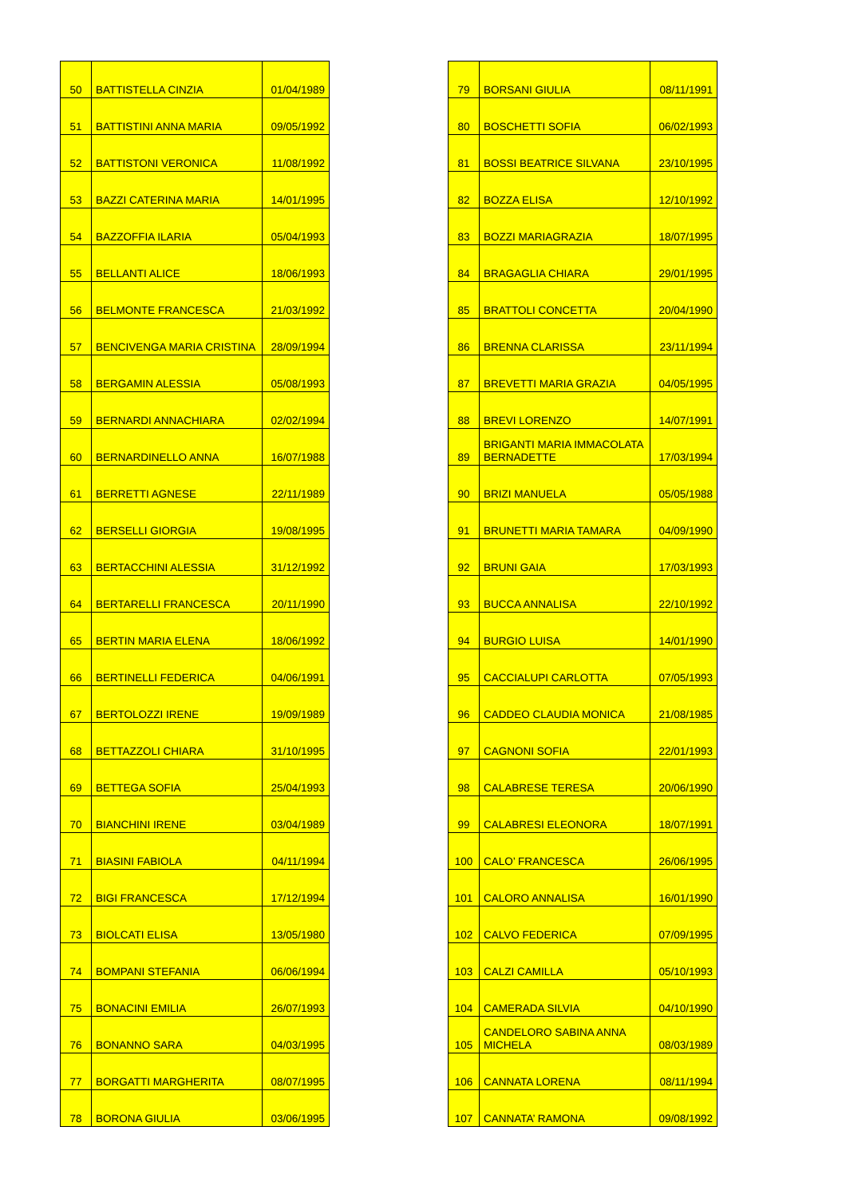| 50 | BATTISTELLA CINZIA | 01/04/1989 |
| 51 | BATTISTINI ANNA MARIA | 09/05/1992 |
| 52 | BATTISTONI VERONICA | 11/08/1992 |
| 53 | BAZZI CATERINA MARIA | 14/01/1995 |
| 54 | BAZZOFFIA ILARIA | 05/04/1993 |
| 55 | BELLANTI ALICE | 18/06/1993 |
| 56 | BELMONTE FRANCESCA | 21/03/1992 |
| 57 | BENCIVENGA MARIA CRISTINA | 28/09/1994 |
| 58 | BERGAMIN ALESSIA | 05/08/1993 |
| 59 | BERNARDI ANNACHIARA | 02/02/1994 |
| 60 | BERNARDINELLO ANNA | 16/07/1988 |
| 61 | BERRETTI AGNESE | 22/11/1989 |
| 62 | BERSELLI GIORGIA | 19/08/1995 |
| 63 | BERTACCHINI ALESSIA | 31/12/1992 |
| 64 | BERTARELLI FRANCESCA | 20/11/1990 |
| 65 | BERTIN MARIA ELENA | 18/06/1992 |
| 66 | BERTINELLI FEDERICA | 04/06/1991 |
| 67 | BERTOLOZZI IRENE | 19/09/1989 |
| 68 | BETTAZZOLI CHIARA | 31/10/1995 |
| 69 | BETTEGA SOFIA | 25/04/1993 |
| 70 | BIANCHINI IRENE | 03/04/1989 |
| 71 | BIASINI FABIOLA | 04/11/1994 |
| 72 | BIGI FRANCESCA | 17/12/1994 |
| 73 | BIOLCATI ELISA | 13/05/1980 |
| 74 | BOMPANI STEFANIA | 06/06/1994 |
| 75 | BONACINI EMILIA | 26/07/1993 |
| 76 | BONANNO SARA | 04/03/1995 |
| 77 | BORGATTI MARGHERITA | 08/07/1995 |
| 78 | BORONA GIULIA | 03/06/1995 |
| 79 | BORSANI GIULIA | 08/11/1991 |
| 80 | BOSCHETTI SOFIA | 06/02/1993 |
| 81 | BOSSI BEATRICE SILVANA | 23/10/1995 |
| 82 | BOZZA ELISA | 12/10/1992 |
| 83 | BOZZI MARIAGRAZIA | 18/07/1995 |
| 84 | BRAGAGLIA CHIARA | 29/01/1995 |
| 85 | BRATTOLI CONCETTA | 20/04/1990 |
| 86 | BRENNA CLARISSA | 23/11/1994 |
| 87 | BREVETTI MARIA GRAZIA | 04/05/1995 |
| 88 | BREVI LORENZO | 14/07/1991 |
| 89 | BRIGANTI MARIA IMMACOLATA BERNADETTE | 17/03/1994 |
| 90 | BRIZI MANUELA | 05/05/1988 |
| 91 | BRUNETTI MARIA TAMARA | 04/09/1990 |
| 92 | BRUNI GAIA | 17/03/1993 |
| 93 | BUCCA ANNALISA | 22/10/1992 |
| 94 | BURGIO LUISA | 14/01/1990 |
| 95 | CACCIALUPI CARLOTTA | 07/05/1993 |
| 96 | CADDEO CLAUDIA MONICA | 21/08/1985 |
| 97 | CAGNONI SOFIA | 22/01/1993 |
| 98 | CALABRESE TERESA | 20/06/1990 |
| 99 | CALABRESI ELEONORA | 18/07/1991 |
| 100 | CALO’ FRANCESCA | 26/06/1995 |
| 101 | CALORO ANNALISA | 16/01/1990 |
| 102 | CALVO FEDERICA | 07/09/1995 |
| 103 | CALZI CAMILLA | 05/10/1993 |
| 104 | CAMERADA SILVIA | 04/10/1990 |
| 105 | CANDELORO SABINA ANNA MICHELA | 08/03/1989 |
| 106 | CANNATA LORENA | 08/11/1994 |
| 107 | CANNATA’ RAMONA | 09/08/1992 |